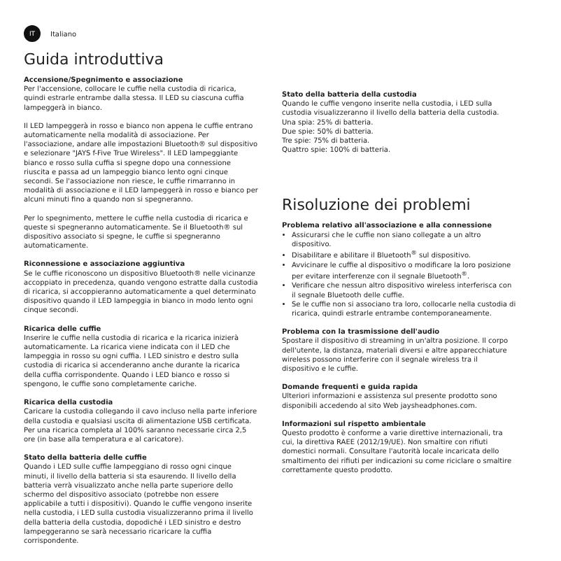IT
Italiano
Guida introduttiva
Accensione/Spegnimento e associazione
Per l'accensione, collocare le cuffie nella custodia di ricarica, quindi estrarle entrambe dalla stessa. Il LED su ciascuna cuffia lampeggerà in bianco.
Il LED lampeggerà in rosso e bianco non appena le cuffie entrano automaticamente nella modalità di associazione. Per l'associazione, andare alle impostazioni Bluetooth® sul dispositivo e selezionare "JAYS f-Five True Wireless". Il LED lampeggiante bianco e rosso sulla cuffia si spegne dopo una connessione riuscita e passa ad un lampeggio bianco lento ogni cinque secondi. Se l'associazione non riesce, le cuffie rimarranno in modalità di associazione e il LED lampeggerà in rosso e bianco per alcuni minuti fino a quando non si spegneranno.
Per lo spegnimento, mettere le cuffie nella custodia di ricarica e queste si spegneranno automaticamente. Se il Bluetooth® sul dispositivo associato si spegne, le cuffie si spegneranno automaticamente.
Riconnessione e associazione aggiuntiva
Se le cuffie riconoscono un dispositivo Bluetooth® nelle vicinanze accoppiato in precedenza, quando vengono estratte dalla custodia di ricarica, si accoppieranno automaticamente a quel determinato dispositivo quando il LED lampeggia in bianco in modo lento ogni cinque secondi.
Ricarica delle cuffie
Inserire le cuffie nella custodia di ricarica e la ricarica inizierà automaticamente. La ricarica viene indicata con il LED che lampeggia in rosso su ogni cuffia. I LED sinistro e destro sulla custodia di ricarica si accenderanno anche durante la ricarica della cuffia corrispondente. Quando i LED bianco e rosso si spengono, le cuffie sono completamente cariche.
Ricarica della custodia
Caricare la custodia collegando il cavo incluso nella parte inferiore della custodia e qualsiasi uscita di alimentazione USB certificata. Per una ricarica completa al 100% saranno necessarie circa 2,5 ore (in base alla temperatura e al caricatore).
Stato della batteria delle cuffie
Quando i LED sulle cuffie lampeggiano di rosso ogni cinque minuti, il livello della batteria si sta esaurendo. Il livello della batteria verrà visualizzato anche nella parte superiore dello schermo del dispositivo associato (potrebbe non essere applicabile a tutti i dispositivi). Quando le cuffie vengono inserite nella custodia, i LED sulla custodia visualizzeranno prima il livello della batteria della custodia, dopodiché i LED sinistro e destro lampeggeranno se sarà necessario ricaricare la cuffia corrispondente.
Stato della batteria della custodia
Quando le cuffie vengono inserite nella custodia, i LED sulla custodia visualizzeranno il livello della batteria della custodia.
Una spia: 25% di batteria.
Due spie: 50% di batteria.
Tre spie: 75% di batteria.
Quattro spie: 100% di batteria.
Risoluzione dei problemi
Problema relativo all'associazione e alla connessione
Assicurarsi che le cuffie non siano collegate a un altro dispositivo.
Disabilitare e abilitare il Bluetooth<sup>®</sup> sul dispositivo.
Avvicinare le cuffie al dispositivo o modificare la loro posizione per evitare interferenze con il segnale Bluetooth<sup>®</sup>.
Verificare che nessun altro dispositivo wireless interferisca con il segnale Bluetooth delle cuffie.
Se le cuffie non si associano tra loro, collocarle nella custodia di ricarica, quindi estrarle entrambe contemporaneamente.
Problema con la trasmissione dell'audio
Spostare il dispositivo di streaming in un'altra posizione. Il corpo dell'utente, la distanza, materiali diversi e altre apparecchiature wireless possono interferire con il segnale wireless tra il dispositivo e le cuffie.
Domande frequenti e guida rapida
Ulteriori informazioni e assistenza sul presente prodotto sono disponibili accedendo al sito Web jaysheadphones.com.
Informazioni sul rispetto ambientale
Questo prodotto è conforme a varie direttive internazionali, tra cui, la direttiva RAEE (2012/19/UE). Non smaltire con rifiuti domestici normali. Consultare l'autorità locale incaricata dello smaltimento dei rifiuti per indicazioni su come riciclare o smaltire correttamente questo prodotto.